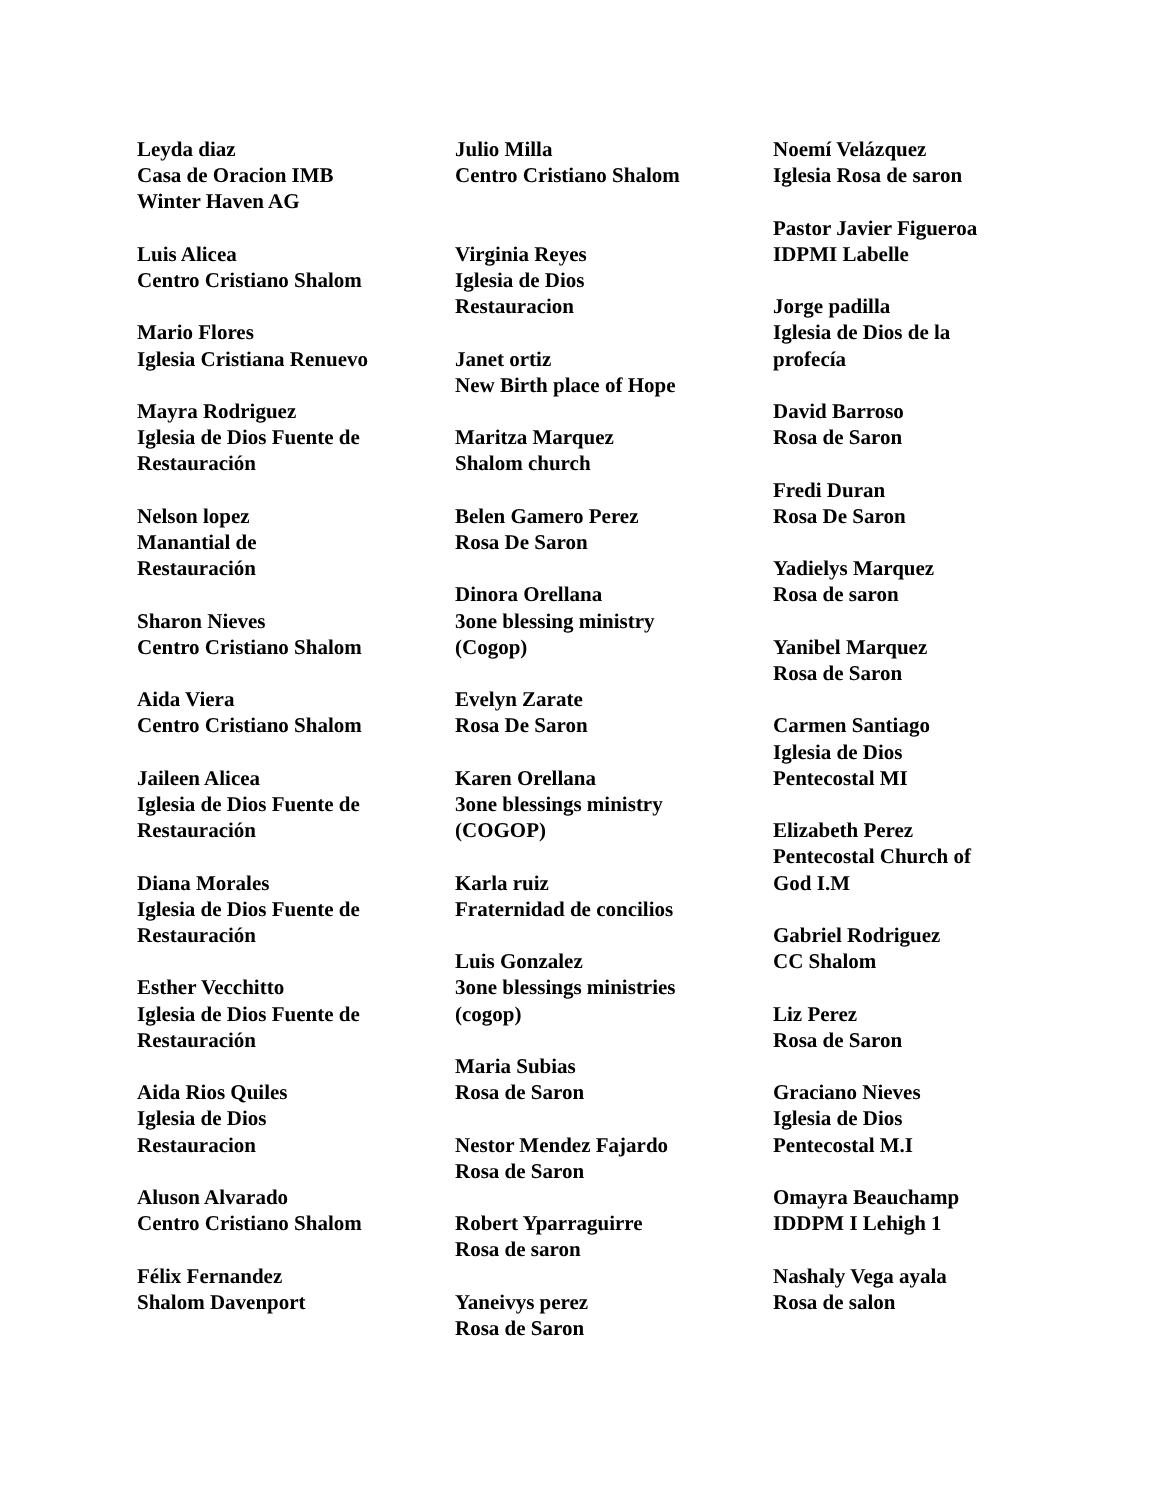Leyda diaz
Casa de Oracion IMB
Winter Haven AG
Luis Alicea
Centro Cristiano Shalom
Mario Flores
Iglesia Cristiana Renuevo
Mayra Rodriguez
Iglesia de Dios Fuente de
Restauración
Nelson lopez
Manantial de
Restauración
Sharon Nieves
Centro Cristiano Shalom
Aida Viera
Centro Cristiano Shalom
Jaileen Alicea
Iglesia de Dios Fuente de
Restauración
Diana Morales
Iglesia de Dios Fuente de
Restauración
Esther Vecchitto
Iglesia de Dios Fuente de
Restauración
Aida Rios Quiles
Iglesia de Dios
Restauracion
Aluson Alvarado
Centro Cristiano Shalom
Félix Fernandez
Shalom Davenport
Julio Milla
Centro Cristiano Shalom
Virginia Reyes
Iglesia de Dios
Restauracion
Janet ortiz
New Birth place of Hope
Maritza Marquez
Shalom church
Belen Gamero Perez
Rosa De Saron
Dinora Orellana
3one blessing ministry
(Cogop)
Evelyn Zarate
Rosa De Saron
Karen Orellana
3one blessings ministry
(COGOP)
Karla ruiz
Fraternidad de concilios
Luis Gonzalez
3one blessings ministries
(cogop)
Maria Subias
Rosa de Saron
Nestor Mendez Fajardo
Rosa de Saron
Robert Yparraguirre
Rosa de saron
Yaneivys perez
Rosa de Saron
Noemí Velázquez
Iglesia Rosa de saron
Pastor Javier Figueroa
IDPMI Labelle
Jorge padilla
Iglesia de Dios de la
profecía
David Barroso
Rosa de Saron
Fredi Duran
Rosa De Saron
Yadielys Marquez
Rosa de saron
Yanibel Marquez
Rosa de Saron
Carmen Santiago
Iglesia de Dios
Pentecostal MI
Elizabeth Perez
Pentecostal Church of
God I.M
Gabriel Rodriguez
CC Shalom
Liz Perez
Rosa de Saron
Graciano Nieves
Iglesia de Dios
Pentecostal M.I
Omayra Beauchamp
IDDPM I Lehigh 1
Nashaly Vega ayala
Rosa de salon